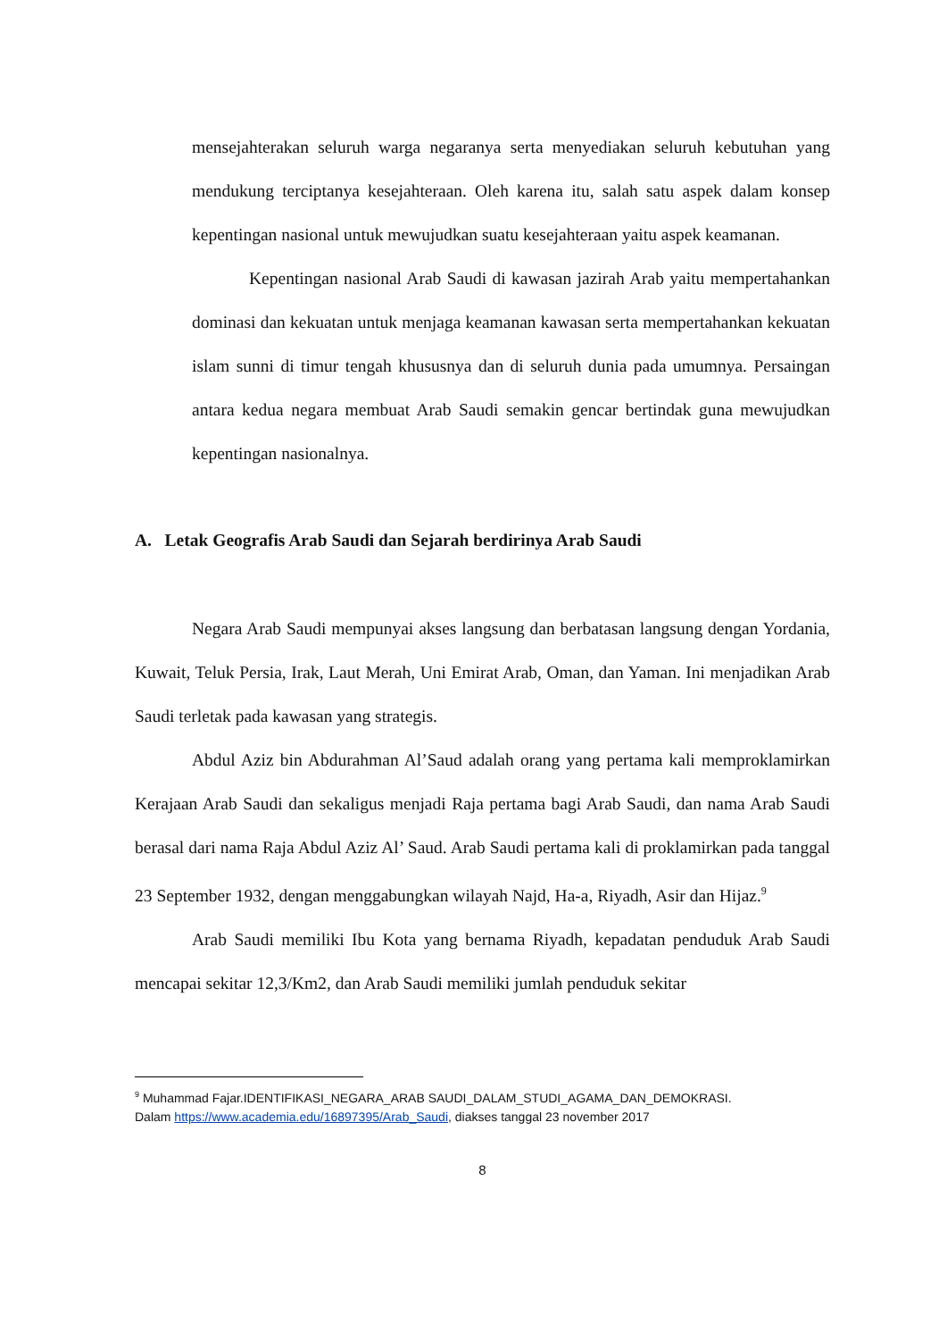mensejahterakan seluruh warga negaranya serta menyediakan seluruh kebutuhan yang mendukung terciptanya kesejahteraan. Oleh karena itu, salah satu aspek dalam konsep kepentingan nasional untuk mewujudkan suatu kesejahteraan yaitu aspek keamanan.
Kepentingan nasional Arab Saudi di kawasan jazirah Arab yaitu mempertahankan dominasi dan kekuatan untuk menjaga keamanan kawasan serta mempertahankan kekuatan islam sunni di timur tengah khususnya dan di seluruh dunia pada umumnya. Persaingan antara kedua negara membuat Arab Saudi semakin gencar bertindak guna mewujudkan kepentingan nasionalnya.
A. Letak Geografis Arab Saudi dan Sejarah berdirinya Arab Saudi
Negara Arab Saudi mempunyai akses langsung dan berbatasan langsung dengan Yordania, Kuwait, Teluk Persia, Irak, Laut Merah, Uni Emirat Arab, Oman, dan Yaman. Ini menjadikan Arab Saudi terletak pada kawasan yang strategis.
Abdul Aziz bin Abdurahman Al’Saud adalah orang yang pertama kali memproklamirkan Kerajaan Arab Saudi dan sekaligus menjadi Raja pertama bagi Arab Saudi, dan nama Arab Saudi berasal dari nama Raja Abdul Aziz Al’ Saud. Arab Saudi pertama kali di proklamirkan pada tanggal 23 September 1932, dengan menggabungkan wilayah Najd, Ha-a, Riyadh, Asir dan Hijaz.<sup>9</sup>
Arab Saudi memiliki Ibu Kota yang bernama Riyadh, kepadatan penduduk Arab Saudi mencapai sekitar 12,3/Km2, dan Arab Saudi memiliki jumlah penduduk sekitar
<sup>9</sup> Muhammad Fajar.IDENTIFIKASI_NEGARA_ARAB SAUDI_DALAM_STUDI_AGAMA_DAN_DEMOKRASI.
Dalam https://www.academia.edu/16897395/Arab_Saudi, diakses tanggal 23 november 2017
8